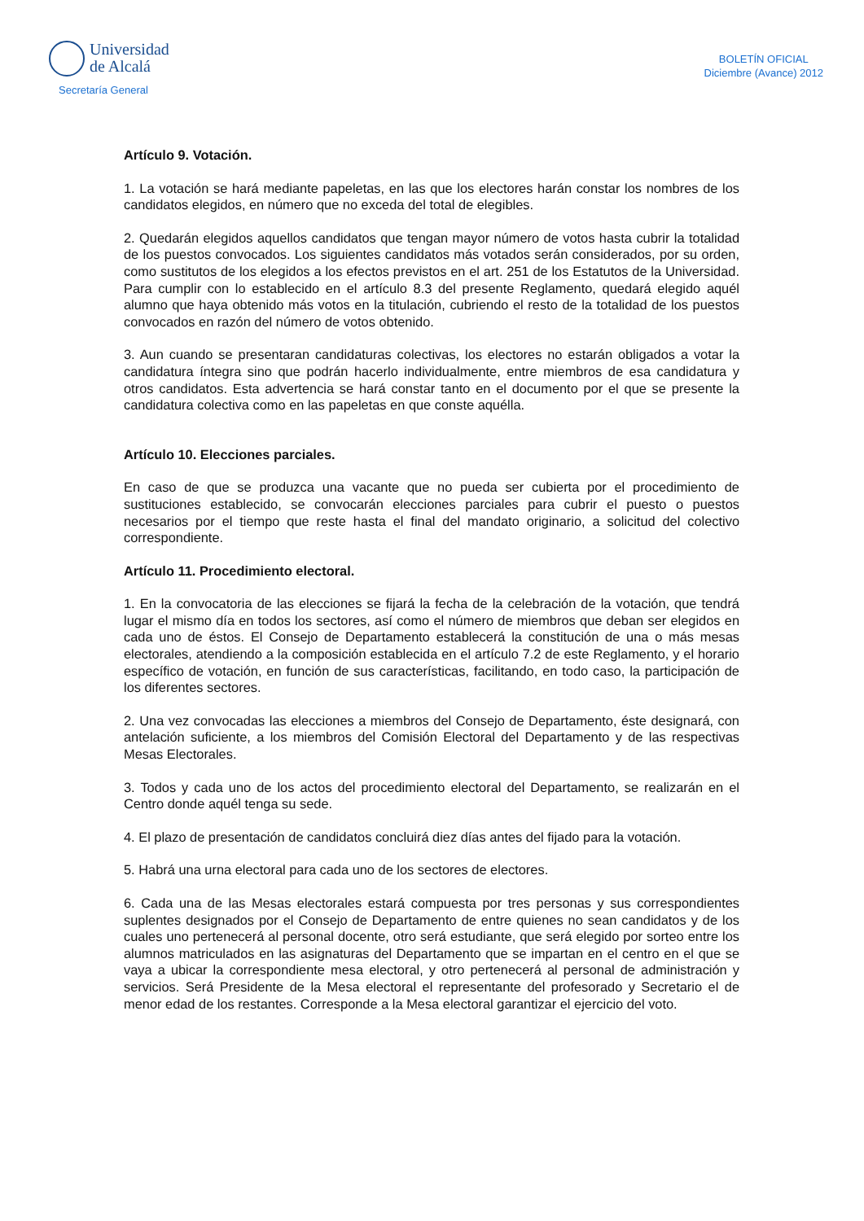Universidad
de Alcalá
Secretaría General
BOLETÍN OFICIAL
Diciembre (Avance) 2012
Artículo 9. Votación.
1. La votación se hará mediante papeletas, en las que los electores harán constar los nombres de los candidatos elegidos, en número que no exceda del total de elegibles.
2. Quedarán elegidos aquellos candidatos que tengan mayor número de votos hasta cubrir la totalidad de los puestos convocados. Los siguientes candidatos más votados serán considerados, por su orden, como sustitutos de los elegidos a los efectos previstos en el art. 251 de los Estatutos de la Universidad. Para cumplir con lo establecido en el artículo 8.3 del presente Reglamento, quedará elegido aquél alumno que haya obtenido más votos en la titulación, cubriendo el resto de la totalidad de los puestos convocados en razón del número de votos obtenido.
3. Aun cuando se presentaran candidaturas colectivas, los electores no estarán obligados a votar la candidatura íntegra sino que podrán hacerlo individualmente, entre miembros de esa candidatura y otros candidatos. Esta advertencia se hará constar tanto en el documento por el que se presente la candidatura colectiva como en las papeletas en que conste aquélla.
Artículo 10. Elecciones parciales.
En caso de que se produzca una vacante que no pueda ser cubierta por el procedimiento de sustituciones establecido, se convocarán elecciones parciales para cubrir el puesto o puestos necesarios por el tiempo que reste hasta el final del mandato originario, a solicitud del colectivo correspondiente.
Artículo 11. Procedimiento electoral.
1. En la convocatoria de las elecciones se fijará la fecha de la celebración de la votación, que tendrá lugar el mismo día en todos los sectores, así como el número de miembros que deban ser elegidos en cada uno de éstos. El Consejo de Departamento establecerá la constitución de una o más mesas electorales, atendiendo a la composición establecida en el artículo 7.2 de este Reglamento, y el horario específico de votación, en función de sus características, facilitando, en todo caso, la participación de los diferentes sectores.
2. Una vez convocadas las elecciones a miembros del Consejo de Departamento, éste designará, con antelación suficiente, a los miembros del Comisión Electoral del Departamento y de las respectivas Mesas Electorales.
3. Todos y cada uno de los actos del procedimiento electoral del Departamento, se realizarán en el Centro donde aquél tenga su sede.
4. El plazo de presentación de candidatos concluirá diez días antes del fijado para la votación.
5. Habrá una urna electoral para cada uno de los sectores de electores.
6. Cada una de las Mesas electorales estará compuesta por tres personas y sus correspondientes suplentes designados por el Consejo de Departamento de entre quienes no sean candidatos y de los cuales uno pertenecerá al personal docente, otro será estudiante, que será elegido por sorteo entre los alumnos matriculados en las asignaturas del Departamento que se impartan en el centro en el que se vaya a ubicar la correspondiente mesa electoral, y otro pertenecerá al personal de administración y servicios. Será Presidente de la Mesa electoral el representante del profesorado y Secretario el de menor edad de los restantes. Corresponde a la Mesa electoral garantizar el ejercicio del voto.